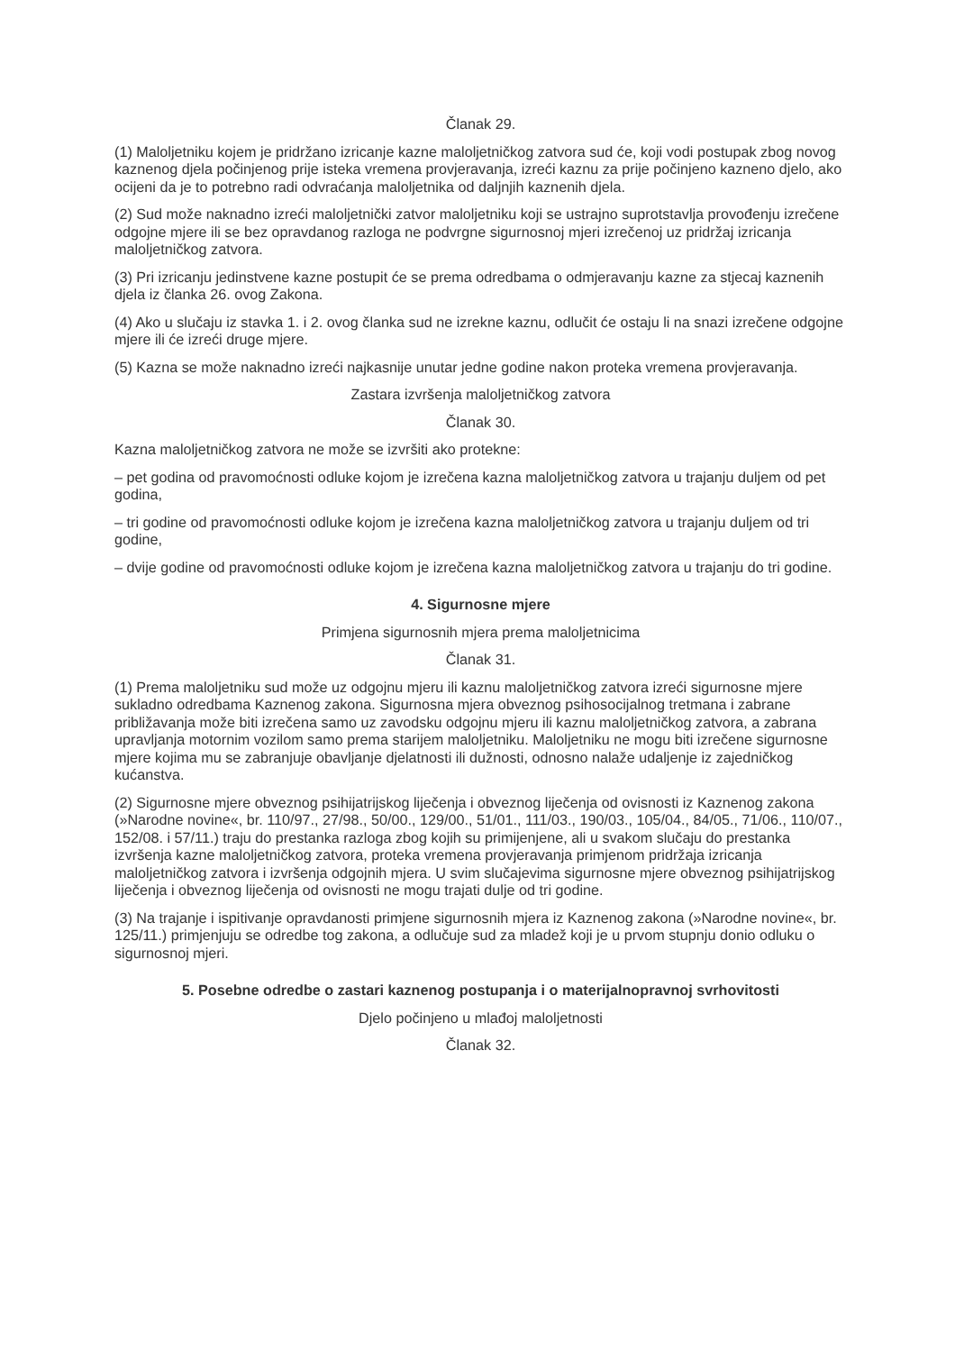Članak 29.
(1) Maloljetniku kojem je pridržano izricanje kazne maloljetničkog zatvora sud će, koji vodi postupak zbog novog kaznenog djela počinjenog prije isteka vremena provjeravanja, izreći kaznu za prije počinjeno kazneno djelo, ako ocijeni da je to potrebno radi odvraćanja maloljetnika od daljnjih kaznenih djela.
(2) Sud može naknadno izreći maloljetnički zatvor maloljetniku koji se ustrajno suprotstavlja provođenju izrečene odgojne mjere ili se bez opravdanog razloga ne podvrgne sigurnosnoj mjeri izrečenoj uz pridržaj izricanja maloljetničkog zatvora.
(3) Pri izricanju jedinstvene kazne postupit će se prema odredbama o odmjeravanju kazne za stjecaj kaznenih djela iz članka 26. ovog Zakona.
(4) Ako u slučaju iz stavka 1. i 2. ovog članka sud ne izrekne kaznu, odlučit će ostaju li na snazi izrečene odgojne mjere ili će izreći druge mjere.
(5) Kazna se može naknadno izreći najkasnije unutar jedne godine nakon proteka vremena provjeravanja.
Zastara izvršenja maloljetničkog zatvora
Članak 30.
Kazna maloljetničkog zatvora ne može se izvršiti ako protekne:
– pet godina od pravomoćnosti odluke kojom je izrečena kazna maloljetničkog zatvora u trajanju duljem od pet godina,
– tri godine od pravomoćnosti odluke kojom je izrečena kazna maloljetničkog zatvora u trajanju duljem od tri godine,
– dvije godine od pravomoćnosti odluke kojom je izrečena kazna maloljetničkog zatvora u trajanju do tri godine.
4. Sigurnosne mjere
Primjena sigurnosnih mjera prema maloljetnicima
Članak 31.
(1) Prema maloljetniku sud može uz odgojnu mjeru ili kaznu maloljetničkog zatvora izreći sigurnosne mjere sukladno odredbama Kaznenog zakona. Sigurnosna mjera obveznog psihosocijalnog tretmana i zabrane približavanja može biti izrečena samo uz zavodsku odgojnu mjeru ili kaznu maloljetničkog zatvora, a zabrana upravljanja motornim vozilom samo prema starijem maloljetniku. Maloljetniku ne mogu biti izrečene sigurnosne mjere kojima mu se zabranjuje obavljanje djelatnosti ili dužnosti, odnosno nalaže udaljenje iz zajedničkog kućanstva.
(2) Sigurnosne mjere obveznog psihijatrijskog liječenja i obveznog liječenja od ovisnosti iz Kaznenog zakona (»Narodne novine«, br. 110/97., 27/98., 50/00., 129/00., 51/01., 111/03., 190/03., 105/04., 84/05., 71/06., 110/07., 152/08. i 57/11.) traju do prestanka razloga zbog kojih su primijenjene, ali u svakom slučaju do prestanka izvršenja kazne maloljetničkog zatvora, proteka vremena provjeravanja primjenom pridržaja izricanja maloljetničkog zatvora i izvršenja odgojnih mjera. U svim slučajevima sigurnosne mjere obveznog psihijatrijskog liječenja i obveznog liječenja od ovisnosti ne mogu trajati dulje od tri godine.
(3) Na trajanje i ispitivanje opravdanosti primjene sigurnosnih mjera iz Kaznenog zakona (»Narodne novine«, br. 125/11.) primjenjuju se odredbe tog zakona, a odlučuje sud za mladež koji je u prvom stupnju donio odluku o sigurnosnoj mjeri.
5. Posebne odredbe o zastari kaznenog postupanja i o materijalnopravnoj svrhovitosti
Djelo počinjeno u mlađoj maloljetnosti
Članak 32.